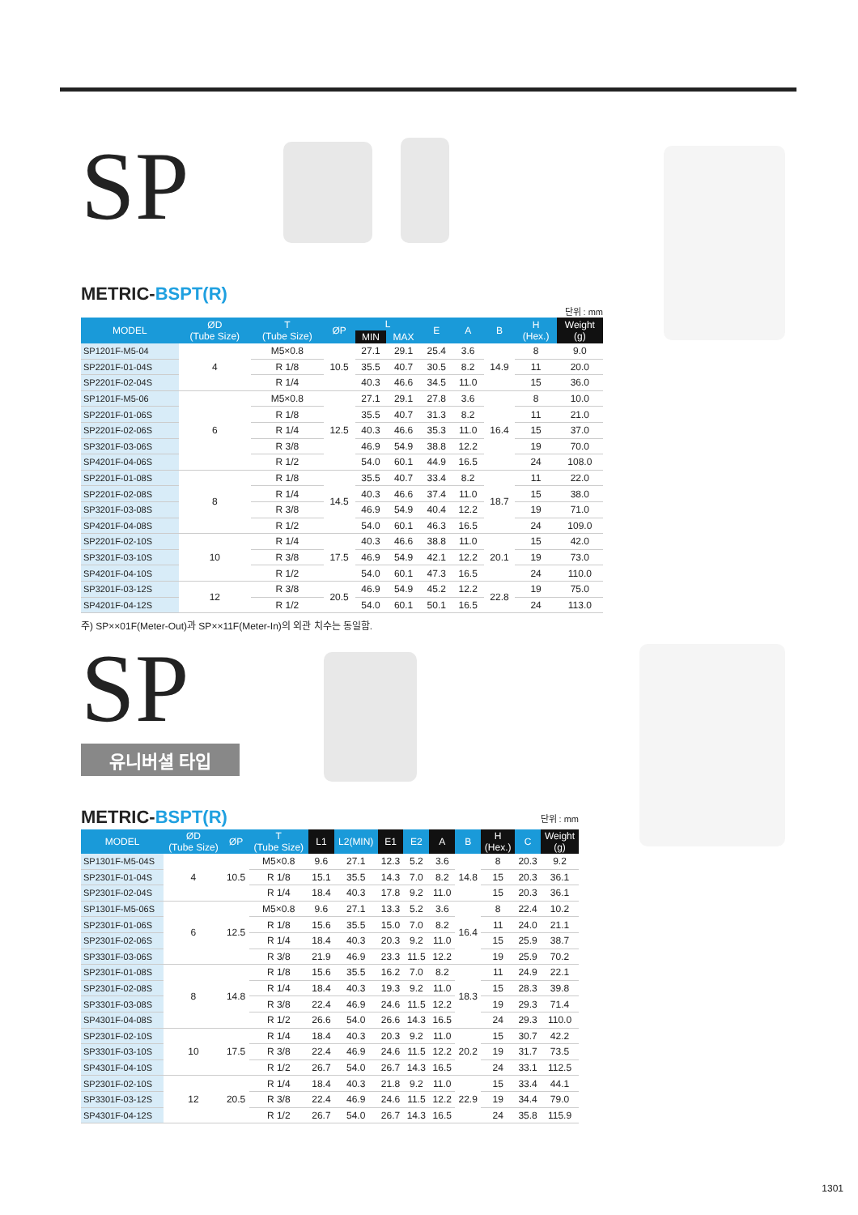SP
METRIC-BSPT(R)
단위 : mm
| MODEL | ØD (Tube Size) | T (Tube Size) | ØP | L | | E | A | B | H (Hex.) | Weight (g) |
| --- | --- | --- | --- | --- | --- | --- | --- | --- | --- | --- |
| | | | | MIN | MAX | | | | | |
| SP1201F-M5-04 | 4 | M5×0.8 | 10.5 | 27.1 | 29.1 | 25.4 | 3.6 | 14.9 | 8 | 9.0 |
| SP2201F-01-04S | | R 1/8 | | 35.5 | 40.7 | 30.5 | 8.2 | | 11 | 20.0 |
| SP2201F-02-04S | | R 1/4 | | 40.3 | 46.6 | 34.5 | 11.0 | | 15 | 36.0 |
| SP1201F-M5-06 | 6 | M5×0.8 | 12.5 | 27.1 | 29.1 | 27.8 | 3.6 | 16.4 | 8 | 10.0 |
| SP2201F-01-06S | | R 1/8 | | 35.5 | 40.7 | 31.3 | 8.2 | | 11 | 21.0 |
| SP2201F-02-06S | | R 1/4 | | 40.3 | 46.6 | 35.3 | 11.0 | | 15 | 37.0 |
| SP3201F-03-06S | | R 3/8 | | 46.9 | 54.9 | 38.8 | 12.2 | | 19 | 70.0 |
| SP4201F-04-06S | | R 1/2 | | 54.0 | 60.1 | 44.9 | 16.5 | | 24 | 108.0 |
| SP2201F-01-08S | 8 | R 1/8 | 14.5 | 35.5 | 40.7 | 33.4 | 8.2 | 18.7 | 11 | 22.0 |
| SP2201F-02-08S | | R 1/4 | | 40.3 | 46.6 | 37.4 | 11.0 | | 15 | 38.0 |
| SP3201F-03-08S | | R 3/8 | | 46.9 | 54.9 | 40.4 | 12.2 | | 19 | 71.0 |
| SP4201F-04-08S | | R 1/2 | | 54.0 | 60.1 | 46.3 | 16.5 | | 24 | 109.0 |
| SP2201F-02-10S | 10 | R 1/4 | 17.5 | 40.3 | 46.6 | 38.8 | 11.0 | 20.1 | 15 | 42.0 |
| SP3201F-03-10S | | R 3/8 | | 46.9 | 54.9 | 42.1 | 12.2 | | 19 | 73.0 |
| SP4201F-04-10S | | R 1/2 | | 54.0 | 60.1 | 47.3 | 16.5 | | 24 | 110.0 |
| SP3201F-03-12S | 12 | R 3/8 | 20.5 | 46.9 | 54.9 | 45.2 | 12.2 | 22.8 | 19 | 75.0 |
| SP4201F-04-12S | | R 1/2 | | 54.0 | 60.1 | 50.1 | 16.5 | | 24 | 113.0 |
주) SP××01F(Meter-Out)과 SP××11F(Meter-In)의 외관 치수는 동일함.
SP
유니버셜 타입
METRIC-BSPT(R)
단위 : mm
| MODEL | ØD (Tube Size) | ØP | T (Tube Size) | L1 | L2(MIN) | E1 | E2 | A | B | H (Hex.) | C | Weight (g) |
| --- | --- | --- | --- | --- | --- | --- | --- | --- | --- | --- | --- | --- |
| SP1301F-M5-04S | 4 | 10.5 | M5×0.8 | 9.6 | 27.1 | 12.3 | 5.2 | 3.6 | 14.8 | 8 | 20.3 | 9.2 |
| SP2301F-01-04S | | | R 1/8 | 15.1 | 35.5 | 14.3 | 7.0 | 8.2 | | 15 | 20.3 | 36.1 |
| SP2301F-02-04S | | | R 1/4 | 18.4 | 40.3 | 17.8 | 9.2 | 11.0 | | 15 | 20.3 | 36.1 |
| SP1301F-M5-06S | 6 | 12.5 | M5×0.8 | 9.6 | 27.1 | 13.3 | 5.2 | 3.6 | 16.4 | 8 | 22.4 | 10.2 |
| SP2301F-01-06S | | | R 1/8 | 15.6 | 35.5 | 15.0 | 7.0 | 8.2 | | 11 | 24.0 | 21.1 |
| SP2301F-02-06S | | | R 1/4 | 18.4 | 40.3 | 20.3 | 9.2 | 11.0 | | 15 | 25.9 | 38.7 |
| SP3301F-03-06S | | | R 3/8 | 21.9 | 46.9 | 23.3 | 11.5 | 12.2 | | 19 | 25.9 | 70.2 |
| SP2301F-01-08S | 8 | 14.8 | R 1/8 | 15.6 | 35.5 | 16.2 | 7.0 | 8.2 | 18.3 | 11 | 24.9 | 22.1 |
| SP2301F-02-08S | | | R 1/4 | 18.4 | 40.3 | 19.3 | 9.2 | 11.0 | | 15 | 28.3 | 39.8 |
| SP3301F-03-08S | | | R 3/8 | 22.4 | 46.9 | 24.6 | 11.5 | 12.2 | | 19 | 29.3 | 71.4 |
| SP4301F-04-08S | | | R 1/2 | 26.6 | 54.0 | 26.6 | 14.3 | 16.5 | | 24 | 29.3 | 110.0 |
| SP2301F-02-10S | 10 | 17.5 | R 1/4 | 18.4 | 40.3 | 20.3 | 9.2 | 11.0 | 20.2 | 15 | 30.7 | 42.2 |
| SP3301F-03-10S | | | R 3/8 | 22.4 | 46.9 | 24.6 | 11.5 | 12.2 | | 19 | 31.7 | 73.5 |
| SP4301F-04-10S | | | R 1/2 | 26.7 | 54.0 | 26.7 | 14.3 | 16.5 | | 24 | 33.1 | 112.5 |
| SP2301F-02-10S | 12 | 20.5 | R 1/4 | 18.4 | 40.3 | 21.8 | 9.2 | 11.0 | 22.9 | 15 | 33.4 | 44.1 |
| SP3301F-03-12S | | | R 3/8 | 22.4 | 46.9 | 24.6 | 11.5 | 12.2 | | 19 | 34.4 | 79.0 |
| SP4301F-04-12S | | | R 1/2 | 26.7 | 54.0 | 26.7 | 14.3 | 16.5 | | 24 | 35.8 | 115.9 |
1301